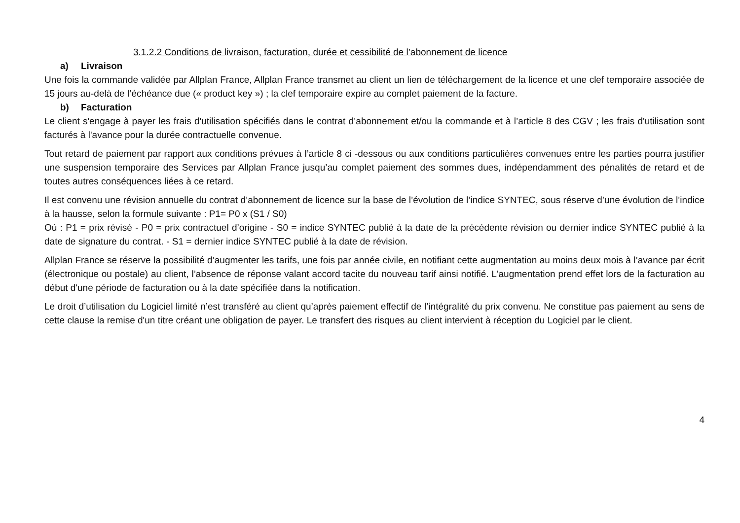3.1.2.2 Conditions de livraison, facturation, durée et cessibilité de l’abonnement de licence
a) Livraison
Une fois la commande validée par Allplan France, Allplan France transmet au client un lien de téléchargement de la licence et une clef temporaire associée de 15 jours au-delà de l’échéance due (« product key ») ; la clef temporaire expire au complet paiement de la facture.
b) Facturation
Le client s'engage à payer les frais d'utilisation spécifiés dans le contrat d’abonnement et/ou la commande et à l’article 8 des CGV ; les frais d'utilisation sont facturés à l'avance pour la durée contractuelle convenue.
Tout retard de paiement par rapport aux conditions prévues à l’article 8 ci -dessous ou aux conditions particulières convenues entre les parties pourra justifier une suspension temporaire des Services par Allplan France jusqu’au complet paiement des sommes dues, indépendamment des pénalités de retard et de toutes autres conséquences liées à ce retard.
Il est convenu une révision annuelle du contrat d’abonnement de licence sur la base de l’évolution de l’indice SYNTEC, sous réserve d’une évolution de l’indice à la hausse, selon la formule suivante : P1= P0 x (S1 / S0)
Où : P1 = prix révisé - P0 = prix contractuel d’origine - S0 = indice SYNTEC publié à la date de la précédente révision ou dernier indice SYNTEC publié à la date de signature du contrat. - S1 = dernier indice SYNTEC publié à la date de révision.
Allplan France se réserve la possibilité d’augmenter les tarifs, une fois par année civile, en notifiant cette augmentation au moins deux mois à l’avance par écrit (électronique ou postale) au client, l’absence de réponse valant accord tacite du nouveau tarif ainsi notifié. L'augmentation prend effet lors de la facturation au début d'une période de facturation ou à la date spécifiée dans la notification.
Le droit d’utilisation du Logiciel limité n’est transféré au client qu’après paiement effectif de l’intégralité du prix convenu. Ne constitue pas paiement au sens de cette clause la remise d'un titre créant une obligation de payer. Le transfert des risques au client intervient à réception du Logiciel par le client.
4